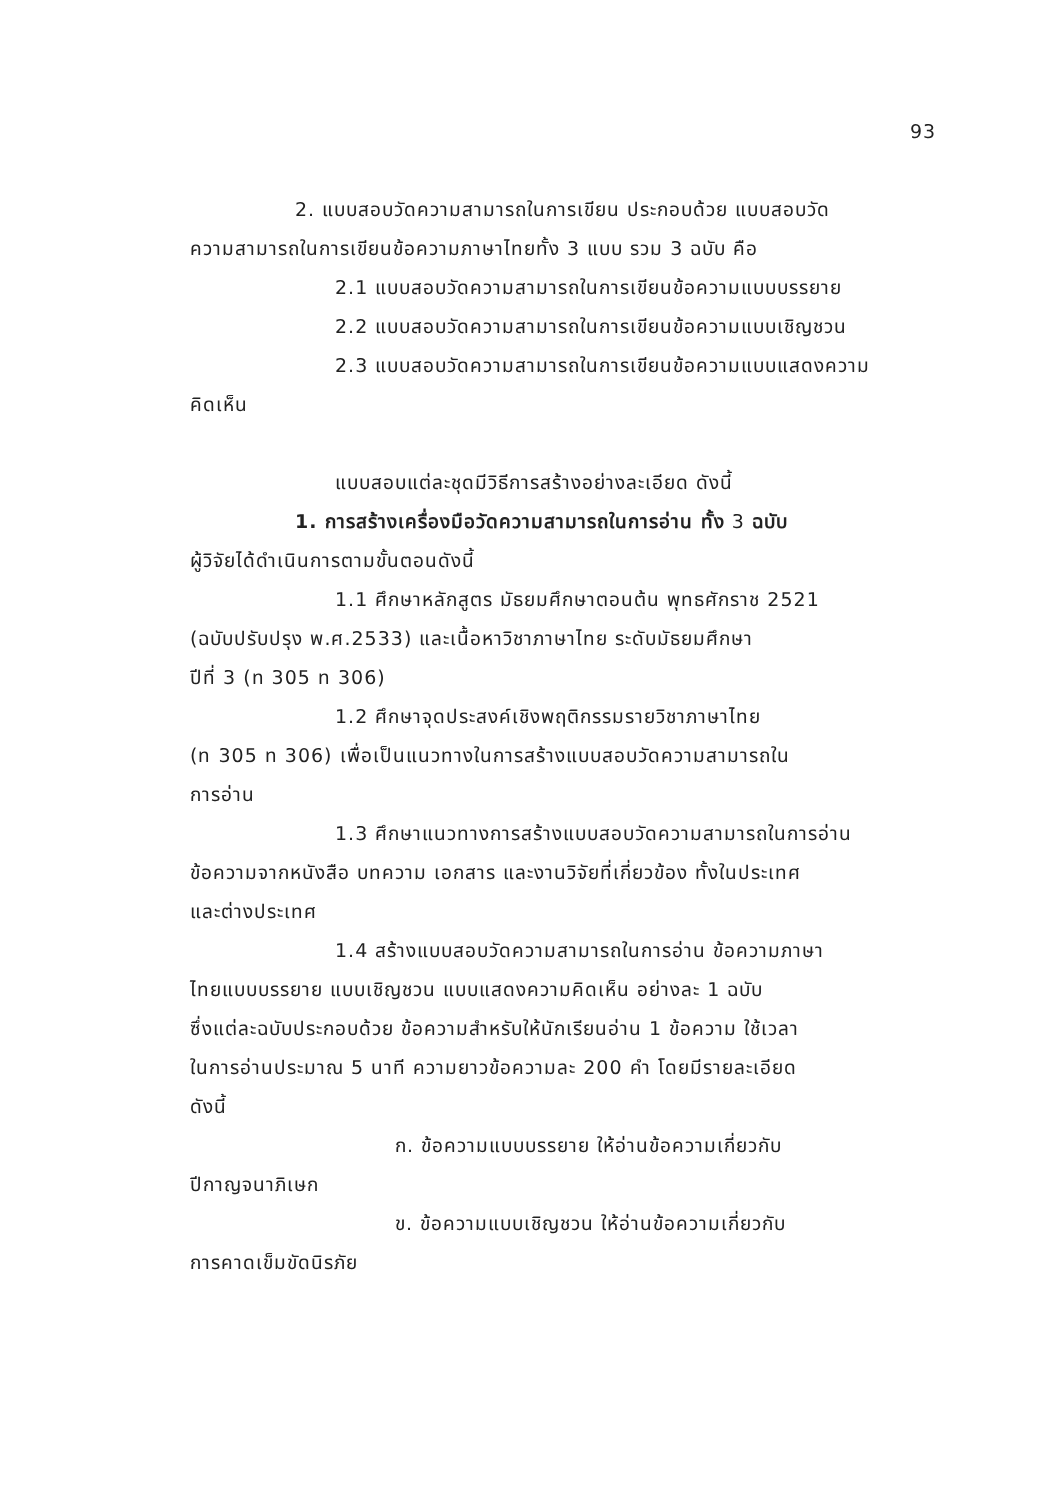93
2. แบบสอบวัดความสามารถในการเขียน ประกอบด้วย แบบสอบวัด
ความสามารถในการเขียนข้อความภาษาไทยทั้ง 3 แบบ รวม 3 ฉบับ คือ
2.1 แบบสอบวัดความสามารถในการเขียนข้อความแบบบรรยาย
2.2 แบบสอบวัดความสามารถในการเขียนข้อความแบบเชิญชวน
2.3 แบบสอบวัดความสามารถในการเขียนข้อความแบบแสดงความ
คิดเห็น
แบบสอบแต่ละชุดมีวิธีการสร้างอย่างละเอียด ดังนี้
1. การสร้างเครื่องมือวัดความสามารถในการอ่าน ทั้ง 3 ฉบับ
ผู้วิจัยได้ดำเนินการตามขั้นตอนดังนี้
1.1 ศึกษาหลักสูตร มัธยมศึกษาตอนต้น พุทธศักราช 2521
(ฉบับปรับปรุง พ.ศ.2533) และเนื้อหาวิชาภาษาไทย ระดับมัธยมศึกษา
ปีที่ 3 (ท 305 ท 306)
1.2 ศึกษาจุดประสงค์เชิงพฤติกรรมรายวิชาภาษาไทย
(ท 305 ท 306) เพื่อเป็นแนวทางในการสร้างแบบสอบวัดความสามารถใน
การอ่าน
1.3 ศึกษาแนวทางการสร้างแบบสอบวัดความสามารถในการอ่าน
ข้อความจากหนังสือ บทความ เอกสาร และงานวิจัยที่เกี่ยวข้อง ทั้งในประเทศ
และต่างประเทศ
1.4 สร้างแบบสอบวัดความสามารถในการอ่าน ข้อความภาษา
ไทยแบบบรรยาย แบบเชิญชวน แบบแสดงความคิดเห็น อย่างละ 1 ฉบับ
ซึ่งแต่ละฉบับประกอบด้วย ข้อความสำหรับให้นักเรียนอ่าน 1 ข้อความ ใช้เวลา
ในการอ่านประมาณ 5 นาที ความยาวข้อความละ 200 คำ โดยมีรายละเอียด
ดังนี้
ก. ข้อความแบบบรรยาย ให้อ่านข้อความเกี่ยวกับ
ปีกาญจนาภิเษก
ข. ข้อความแบบเชิญชวน ให้อ่านข้อความเกี่ยวกับ
การคาดเข็มขัดนิรภัย